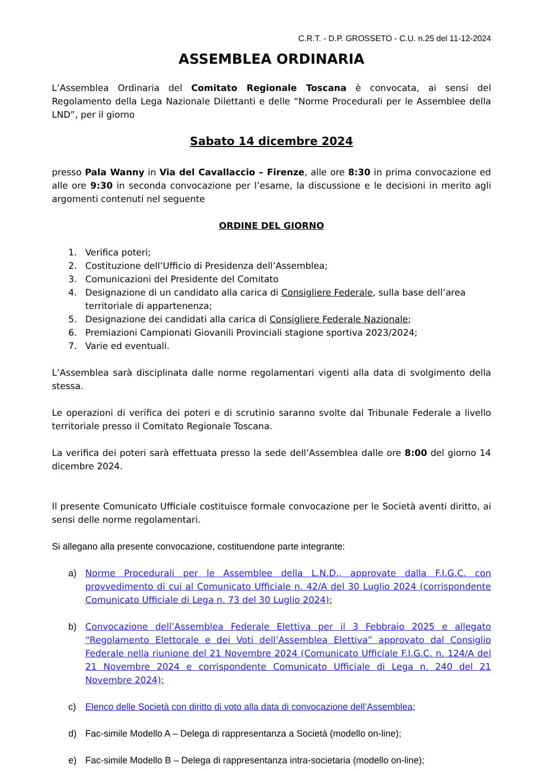C.R.T. - D.P. GROSSETO - C.U. n.25 del 11-12-2024
ASSEMBLEA ORDINARIA
L’Assemblea Ordinaria del Comitato Regionale Toscana è convocata, ai sensi del Regolamento della Lega Nazionale Dilettanti e delle “Norme Procedurali per le Assemblee della LND”, per il giorno
Sabato 14 dicembre 2024
presso Pala Wanny in Via del Cavallaccio – Firenze, alle ore 8:30 in prima convocazione ed alle ore 9:30 in seconda convocazione per l’esame, la discussione e le decisioni in merito agli argomenti contenuti nel seguente
ORDINE DEL GIORNO
1. Verifica poteri;
2. Costituzione dell’Ufficio di Presidenza dell’Assemblea;
3. Comunicazioni del Presidente del Comitato
4. Designazione di un candidato alla carica di Consigliere Federale, sulla base dell’area territoriale di appartenenza;
5. Designazione dei candidati alla carica di Consigliere Federale Nazionale;
6. Premiazioni Campionati Giovanili Provinciali stagione sportiva 2023/2024;
7. Varie ed eventuali.
L’Assemblea sarà disciplinata dalle norme regolamentari vigenti alla data di svolgimento della stessa.
Le operazioni di verifica dei poteri e di scrutinio saranno svolte dal Tribunale Federale a livello territoriale presso il Comitato Regionale Toscana.
La verifica dei poteri sarà effettuata presso la sede dell’Assemblea dalle ore 8:00 del giorno 14 dicembre 2024.
Il presente Comunicato Ufficiale costituisce formale convocazione per le Società aventi diritto, ai sensi delle norme regolamentari.
Si allegano alla presente convocazione, costituendone parte integrante:
a) Norme Procedurali per le Assemblee della L.N.D., approvate dalla F.I.G.C. con provvedimento di cui al Comunicato Ufficiale n. 42/A del 30 Luglio 2024 (corrispondente Comunicato Ufficiale di Lega n. 73 del 30 Luglio 2024);
b) Convocazione dell’Assemblea Federale Elettiva per il 3 Febbraio 2025 e allegato “Regolamento Elettorale e dei Voti dell’Assemblea Elettiva” approvato dal Consiglio Federale nella riunione del 21 Novembre 2024 (Comunicato Ufficiale F.I.G.C. n. 124/A del 21 Novembre 2024 e corrispondente Comunicato Ufficiale di Lega n. 240 del 21 Novembre 2024);
c) Elenco delle Società con diritto di voto alla data di convocazione dell’Assemblea;
d) Fac-simile Modello A – Delega di rappresentanza a Società (modello on-line);
e) Fac-simile Modello B – Delega di rappresentanza intra-societaria (modello on-line);